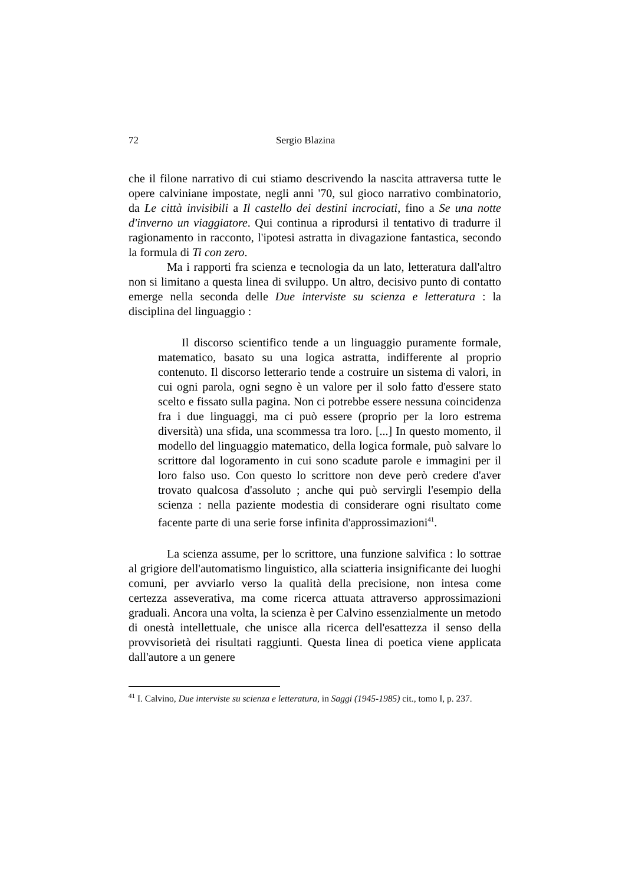72 Sergio Blazina
che il filone narrativo di cui stiamo descrivendo la nascita attraversa tutte le opere calviniane impostate, negli anni '70, sul gioco narrativo combinatorio, da Le città invisibili a Il castello dei destini incrociati, fino a Se una notte d'inverno un viaggiatore. Qui continua a riprodursi il tentativo di tradurre il ragionamento in racconto, l'ipotesi astratta in divagazione fantastica, secondo la formula di Ti con zero.
Ma i rapporti fra scienza e tecnologia da un lato, letteratura dall'altro non si limitano a questa linea di sviluppo. Un altro, decisivo punto di contatto emerge nella seconda delle Due interviste su scienza e letteratura : la disciplina del linguaggio :
Il discorso scientifico tende a un linguaggio puramente formale, matematico, basato su una logica astratta, indifferente al proprio contenuto. Il discorso letterario tende a costruire un sistema di valori, in cui ogni parola, ogni segno è un valore per il solo fatto d'essere stato scelto e fissato sulla pagina. Non ci potrebbe essere nessuna coincidenza fra i due linguaggi, ma ci può essere (proprio per la loro estrema diversità) una sfida, una scommessa tra loro. [...] In questo momento, il modello del linguaggio matematico, della logica formale, può salvare lo scrittore dal logoramento in cui sono scadute parole e immagini per il loro falso uso. Con questo lo scrittore non deve però credere d'aver trovato qualcosa d'assoluto ; anche qui può servirgli l'esempio della scienza : nella paziente modestia di considerare ogni risultato come facente parte di una serie forse infinita d'approssimazioni<sup>41</sup>.
La scienza assume, per lo scrittore, una funzione salvifica : lo sottrae al grigiore dell'automatismo linguistico, alla sciatteria insignificante dei luoghi comuni, per avviarlo verso la qualità della precisione, non intesa come certezza asseverativa, ma come ricerca attuata attraverso approssimazioni graduali. Ancora una volta, la scienza è per Calvino essenzialmente un metodo di onestà intellettuale, che unisce alla ricerca dell'esattezza il senso della provvisorietà dei risultati raggiunti. Questa linea di poetica viene applicata dall'autore a un genere
<sup>41</sup> I. Calvino, Due interviste su scienza e letteratura, in Saggi (1945-1985) cit., tomo I, p. 237.